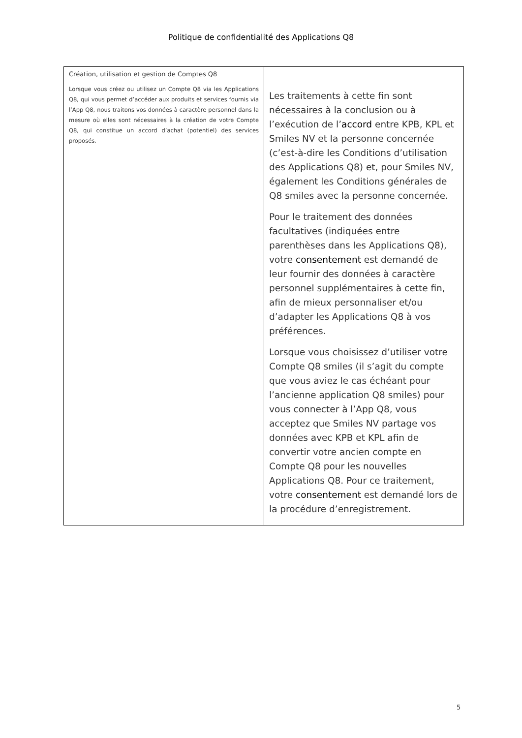Politique de confidentialité des Applications Q8
| Création, utilisation et gestion de Comptes Q8 Lorsque vous créez ou utilisez un Compte Q8 via les Applications Q8, qui vous permet d’accéder aux produits et services fournis via l’App Q8, nous traitons vos données à caractère personnel dans la mesure où elles sont nécessaires à la création de votre Compte Q8, qui constitue un accord d’achat (potentiel) des services proposés. | Les traitements à cette fin sont nécessaires à la conclusion ou à l’exécution de l’ accord entre KPB, KPL et Smiles NV et la personne concernée (c’est-à-dire les Conditions d’utilisation des Applications Q8) et, pour Smiles NV, également les Conditions générales de Q8 smiles avec la personne concernée. Pour le traitement des données facultatives (indiquées entre parenthèses dans les Applications Q8), votre consentement est demandé de leur fournir des données à caractère personnel supplémentaires à cette fin, afin de mieux personnaliser et/ou d’adapter les Applications Q8 à vos préférences. Lorsque vous choisissez d’utiliser votre Compte Q8 smiles (il s’agit du compte que vous aviez le cas échéant pour l’ancienne application Q8 smiles) pour vous connecter à l’App Q8, vous acceptez que Smiles NV partage vos données avec KPB et KPL afin de convertir votre ancien compte en Compte Q8 pour les nouvelles Applications Q8. Pour ce traitement, votre consentement est demandé lors de la procédure d’enregistrement. |
5